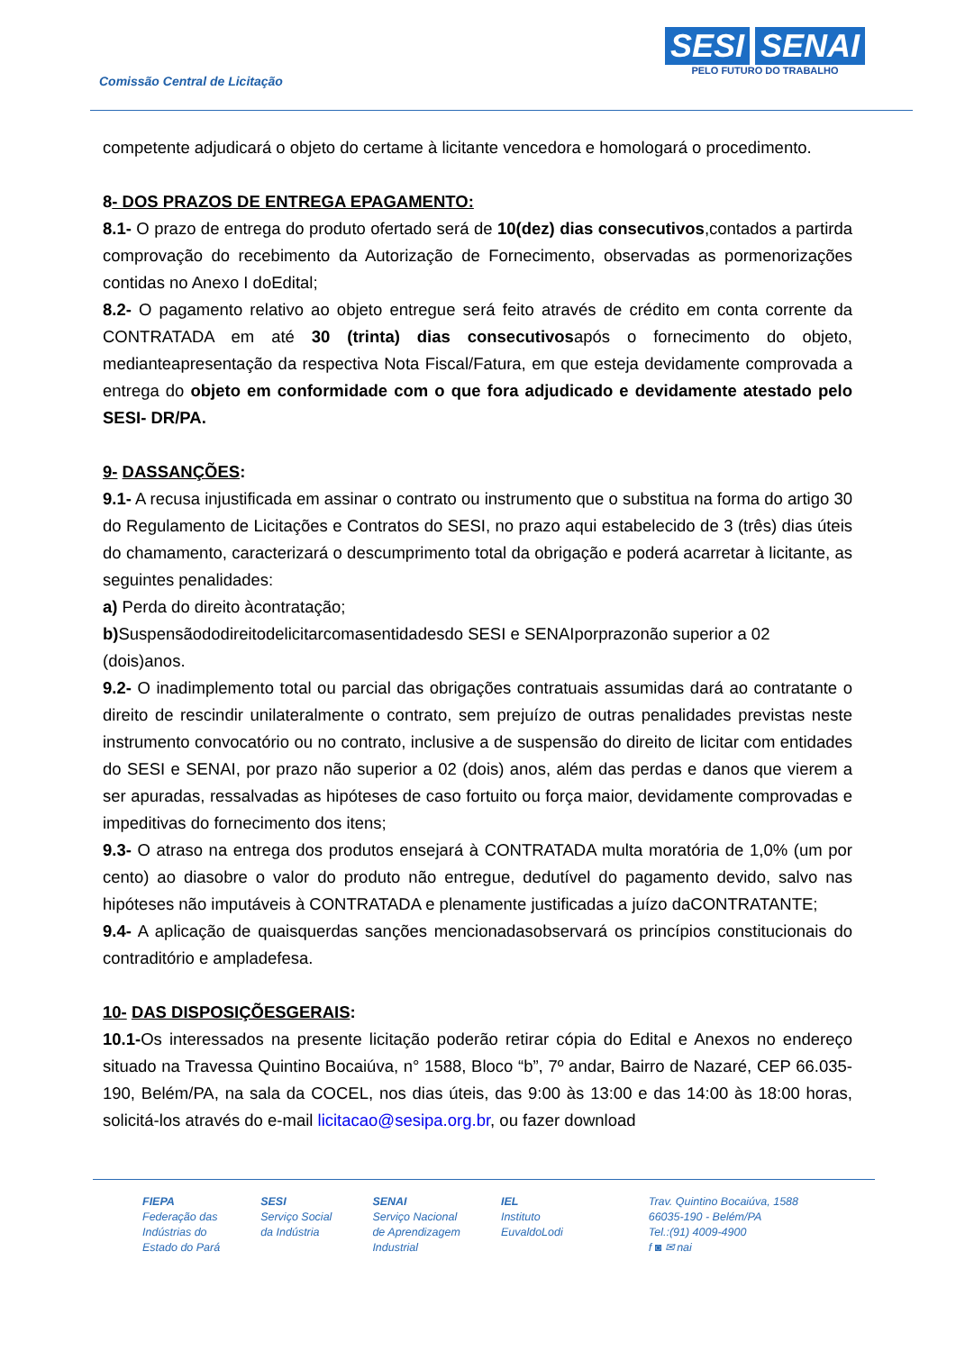Comissão Central de Licitação
SESI SENAI
PELO FUTURO DO TRABALHO
competente adjudicará o objeto do certame à licitante vencedora e homologará o procedimento.
8- DOS PRAZOS DE ENTREGA EPAGAMENTO:
8.1- O prazo de entrega do produto ofertado será de 10(dez) dias consecutivos,contados a partirda comprovação do recebimento da Autorização de Fornecimento, observadas as pormenorizações contidas no Anexo I doEdital;
8.2- O pagamento relativo ao objeto entregue será feito através de crédito em conta corrente da CONTRATADA em até 30 (trinta) dias consecutivosapós o fornecimento do objeto, medianteapresentação da respectiva Nota Fiscal/Fatura, em que esteja devidamente comprovada a entrega do objeto em conformidade com o que fora adjudicado e devidamente atestado pelo SESI- DR/PA.
9- DASSANÇÕES:
9.1- A recusa injustificada em assinar o contrato ou instrumento que o substitua na forma do artigo 30 do Regulamento de Licitações e Contratos do SESI, no prazo aqui estabelecido de 3 (três) dias úteis do chamamento, caracterizará o descumprimento total da obrigação e poderá acarretar à licitante, as seguintes penalidades:
a) Perda do direito àcontratação;
b) Suspensãododireitodelicitarcomasentidadesdo SESI e SENAIporprazonão superior a 02 (dois)anos.
9.2- O inadimplemento total ou parcial das obrigações contratuais assumidas dará ao contratante o direito de rescindir unilateralmente o contrato, sem prejuízo de outras penalidades previstas neste instrumento convocatório ou no contrato, inclusive a de suspensão do direito de licitar com entidades do SESI e SENAI, por prazo não superior a 02 (dois) anos, além das perdas e danos que vierem a ser apuradas, ressalvadas as hipóteses de caso fortuito ou força maior, devidamente comprovadas e impeditivas do fornecimento dos itens;
9.3- O atraso na entrega dos produtos ensejará à CONTRATADA multa moratória de 1,0% (um por cento) ao diasobre o valor do produto não entregue, dedutível do pagamento devido, salvo nas hipóteses não imputáveis à CONTRATADA e plenamente justificadas a juízo daCONTRATANTE;
9.4- A aplicação de quaisquerdas sanções mencionadasobservará os princípios constitucionais do contraditório e ampladefesa.
10- DAS DISPOSIÇÕESGERAIS:
10.1-Os interessados na presente licitação poderão retirar cópia do Edital e Anexos no endereço situado na Travessa Quintino Bocaiúva, n° 1588, Bloco “b”, 7º andar, Bairro de Nazaré, CEP 66.035-190, Belém/PA, na sala da COCEL, nos dias úteis, das 9:00 às 13:00 e das 14:00 às 18:00 horas, solicitá-los através do e-mail licitacao@sesipa.org.br, ou fazer download
FIEPA
Federação das
Indústrias do
Estado do Pará
SESI
Serviço Social
da Indústria
SENAI
Serviço Nacional
de Aprendizagem
Industrial
IEL
Instituto
EuvaldoLodi
Trav. Quintino Bocaiúva, 1588
66035-190 - Belém/PA
Tel.:(91) 4009-4900
f ◙ ✉ nai